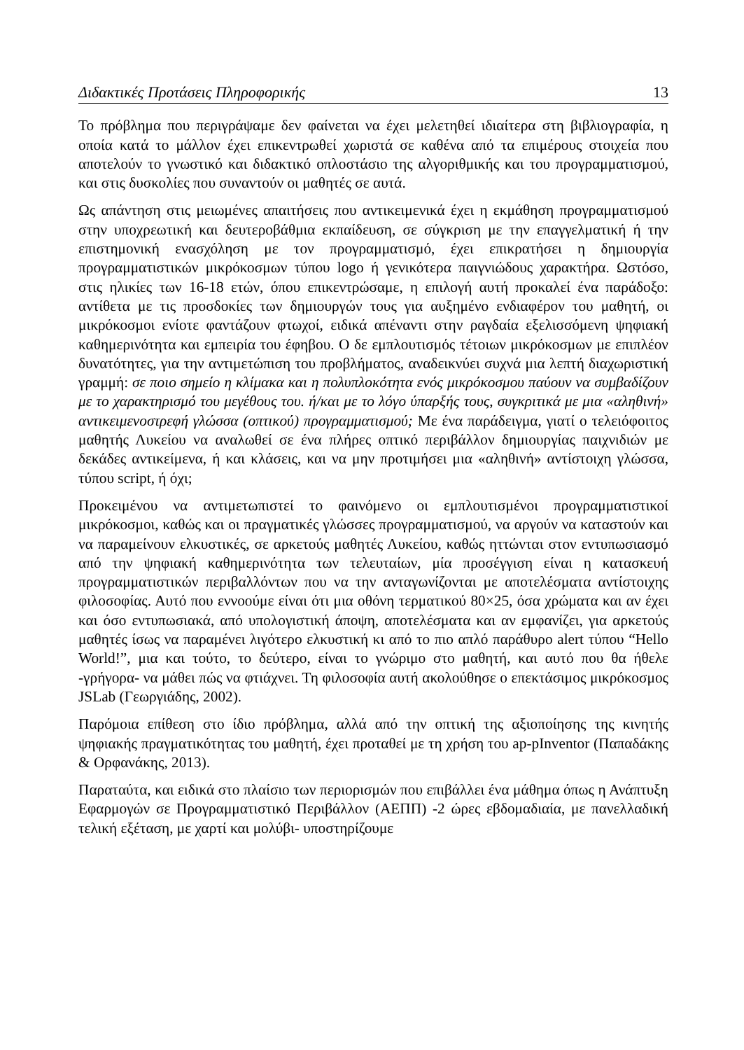Διδακτικές Προτάσεις Πληροφορικής 13
Το πρόβλημα που περιγράψαμε δεν φαίνεται να έχει μελετηθεί ιδιαίτερα στη βιβλιογραφία, η οποία κατά το μάλλον έχει επικεντρωθεί χωριστά σε καθένα από τα επιμέρους στοιχεία που αποτελούν το γνωστικό και διδακτικό οπλοστάσιο της αλγοριθμικής και του προγραμματισμού, και στις δυσκολίες που συναντούν οι μαθητές σε αυτά.
Ως απάντηση στις μειωμένες απαιτήσεις που αντικειμενικά έχει η εκμάθηση προγραμματισμού στην υποχρεωτική και δευτεροβάθμια εκπαίδευση, σε σύγκριση με την επαγγελματική ή την επιστημονική ενασχόληση με τον προγραμματισμό, έχει επικρατήσει η δημιουργία προγραμματιστικών μικρόκοσμων τύπου logo ή γενικότερα παιγνιώδους χαρακτήρα. Ωστόσο, στις ηλικίες των 16-18 ετών, όπου επικεντρώσαμε, η επιλογή αυτή προκαλεί ένα παράδοξο: αντίθετα με τις προσδοκίες των δημιουργών τους για αυξημένο ενδιαφέρον του μαθητή, οι μικρόκοσμοι ενίοτε φαντάζουν φτωχοί, ειδικά απέναντι στην ραγδαία εξελισσόμενη ψηφιακή καθημερινότητα και εμπειρία του έφηβου. Ο δε εμπλουτισμός τέτοιων μικρόκοσμων με επιπλέον δυνατότητες, για την αντιμετώπιση του προβλήματος, αναδεικνύει συχνά μια λεπτή διαχωριστική γραμμή: σε ποιο σημείο η κλίμακα και η πολυπλοκότητα ενός μικρόκοσμου παύουν να συμβαδίζουν με το χαρακτηρισμό του μεγέθους του. ή/και με το λόγο ύπαρξής τους, συγκριτικά με μια «αληθινή» αντικειμενοστρεφή γλώσσα (οπτικού) προγραμματισμού; Με ένα παράδειγμα, γιατί ο τελειόφοιτος μαθητής Λυκείου να αναλωθεί σε ένα πλήρες οπτικό περιβάλλον δημιουργίας παιχνιδιών με δεκάδες αντικείμενα, ή και κλάσεις, και να μην προτιμήσει μια «αληθινή» αντίστοιχη γλώσσα, τύπου script, ή όχι;
Προκειμένου να αντιμετωπιστεί το φαινόμενο οι εμπλουτισμένοι προγραμματιστικοί μικρόκοσμοι, καθώς και οι πραγματικές γλώσσες προγραμματισμού, να αργούν να καταστούν και να παραμείνουν ελκυστικές, σε αρκετούς μαθητές Λυκείου, καθώς ηττώνται στον εντυπωσιασμό από την ψηφιακή καθημερινότητα των τελευταίων, μία προσέγγιση είναι η κατασκευή προγραμματιστικών περιβαλλόντων που να την ανταγωνίζονται με αποτελέσματα αντίστοιχης φιλοσοφίας. Αυτό που εννοούμε είναι ότι μια οθόνη τερματικού 80×25, όσα χρώματα και αν έχει και όσο εντυπωσιακά, από υπολογιστική άποψη, αποτελέσματα και αν εμφανίζει, για αρκετούς μαθητές ίσως να παραμένει λιγότερο ελκυστική κι από το πιο απλό παράθυρο alert τύπου “Hello World!”, μια και τούτο, το δεύτερο, είναι το γνώριμο στο μαθητή, και αυτό που θα ήθελε -γρήγορα- να μάθει πώς να φτιάχνει. Τη φιλοσοφία αυτή ακολούθησε ο επεκτάσιμος μικρόκοσμος JSLab (Γεωργιάδης, 2002).
Παρόμοια επίθεση στο ίδιο πρόβλημα, αλλά από την οπτική της αξιοποίησης της κινητής ψηφιακής πραγματικότητας του μαθητή, έχει προταθεί με τη χρήση του ap-pInventor (Παπαδάκης & Ορφανάκης, 2013).
Παραταύτα, και ειδικά στο πλαίσιο των περιορισμών που επιβάλλει ένα μάθημα όπως η Ανάπτυξη Εφαρμογών σε Προγραμματιστικό Περιβάλλον (ΑΕΠΠ) -2 ώρες εβδομαδιαία, με πανελλαδική τελική εξέταση, με χαρτί και μολύβι- υποστηρίζουμε